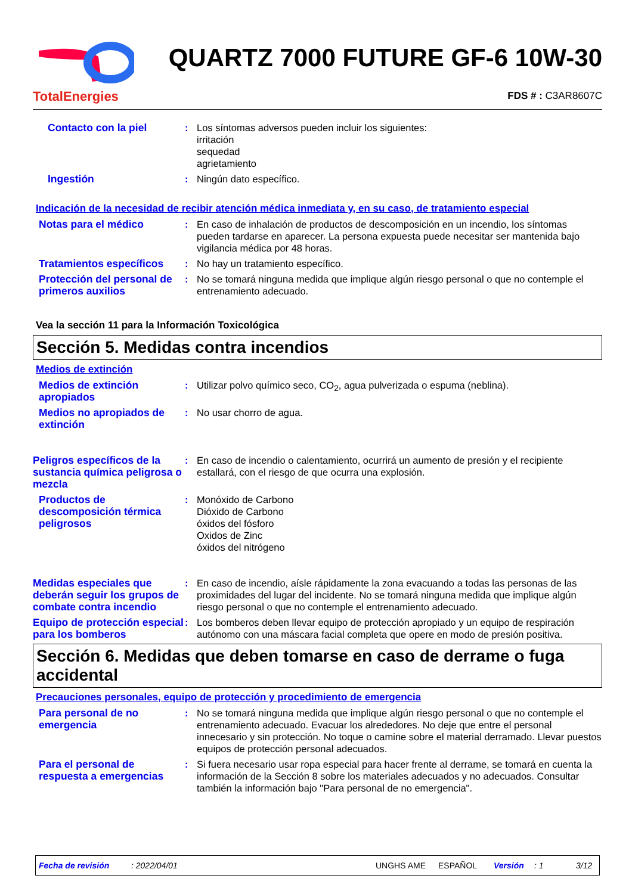TotalEnergies
QUARTZ 7000 FUTURE GF-6 10W-30
FDS # : C3AR8607C
Contacto con la piel : Los síntomas adversos pueden incluir los siguientes:
irritación
sequedad
agrietamiento
Ingestión : Ningún dato específico.
Indicación de la necesidad de recibir atención médica inmediata y, en su caso, de tratamiento especial
Notas para el médico : En caso de inhalación de productos de descomposición en un incendio, los síntomas pueden tardarse en aparecer. La persona expuesta puede necesitar ser mantenida bajo vigilancia médica por 48 horas.
Tratamientos específicos
: No hay un tratamiento específico.
Protección del personal de primeros auxilios
: No se tomará ninguna medida que implique algún riesgo personal o que no contemple el entrenamiento adecuado.
Vea la sección 11 para la Información Toxicológica
Sección 5. Medidas contra incendios
Medios de extinción
Medios de extinción apropiados
: Utilizar polvo químico seco, CO<sub>2</sub>, agua pulverizada o espuma (neblina).
Medios no apropiados de extinción
: No usar chorro de agua.
Peligros específicos de la sustancia química peligrosa o mezcla
: En caso de incendio o calentamiento, ocurrirá un aumento de presión y el recipiente estallará, con el riesgo de que ocurra una explosión.
Productos de descomposición térmica peligrosos
: Monóxido de Carbono
Dióxido de Carbono
óxidos del fósforo
Oxidos de Zinc
óxidos del nitrógeno
Medidas especiales que deberán seguir los grupos de combate contra incendio
: En caso de incendio, aísle rápidamente la zona evacuando a todas las personas de las proximidades del lugar del incidente. No se tomará ninguna medida que implique algún riesgo personal o que no contemple el entrenamiento adecuado.
Equipo de protección especial para los bomberos
: Los bomberos deben llevar equipo de protección apropiado y un equipo de respiración autónomo con una máscara facial completa que opere en modo de presión positiva.
Sección 6. Medidas que deben tomarse en caso de derrame o fuga accidental
Precauciones personales, equipo de protección y procedimiento de emergencia
Para personal de no emergencia
: No se tomará ninguna medida que implique algún riesgo personal o que no contemple el entrenamiento adecuado. Evacuar los alrededores. No deje que entre el personal innecesario y sin protección. No toque o camine sobre el material derramado. Llevar puestos equipos de protección personal adecuados.
Para el personal de respuesta a emergencias
: Si fuera necesario usar ropa especial para hacer frente al derrame, se tomará en cuenta la información de la Sección 8 sobre los materiales adecuados y no adecuados. Consultar también la información bajo "Para personal de no emergencia".
Fecha de revisión: 2022/04/01 UNGHS AME ESPAÑOL Versión: 1 3/12